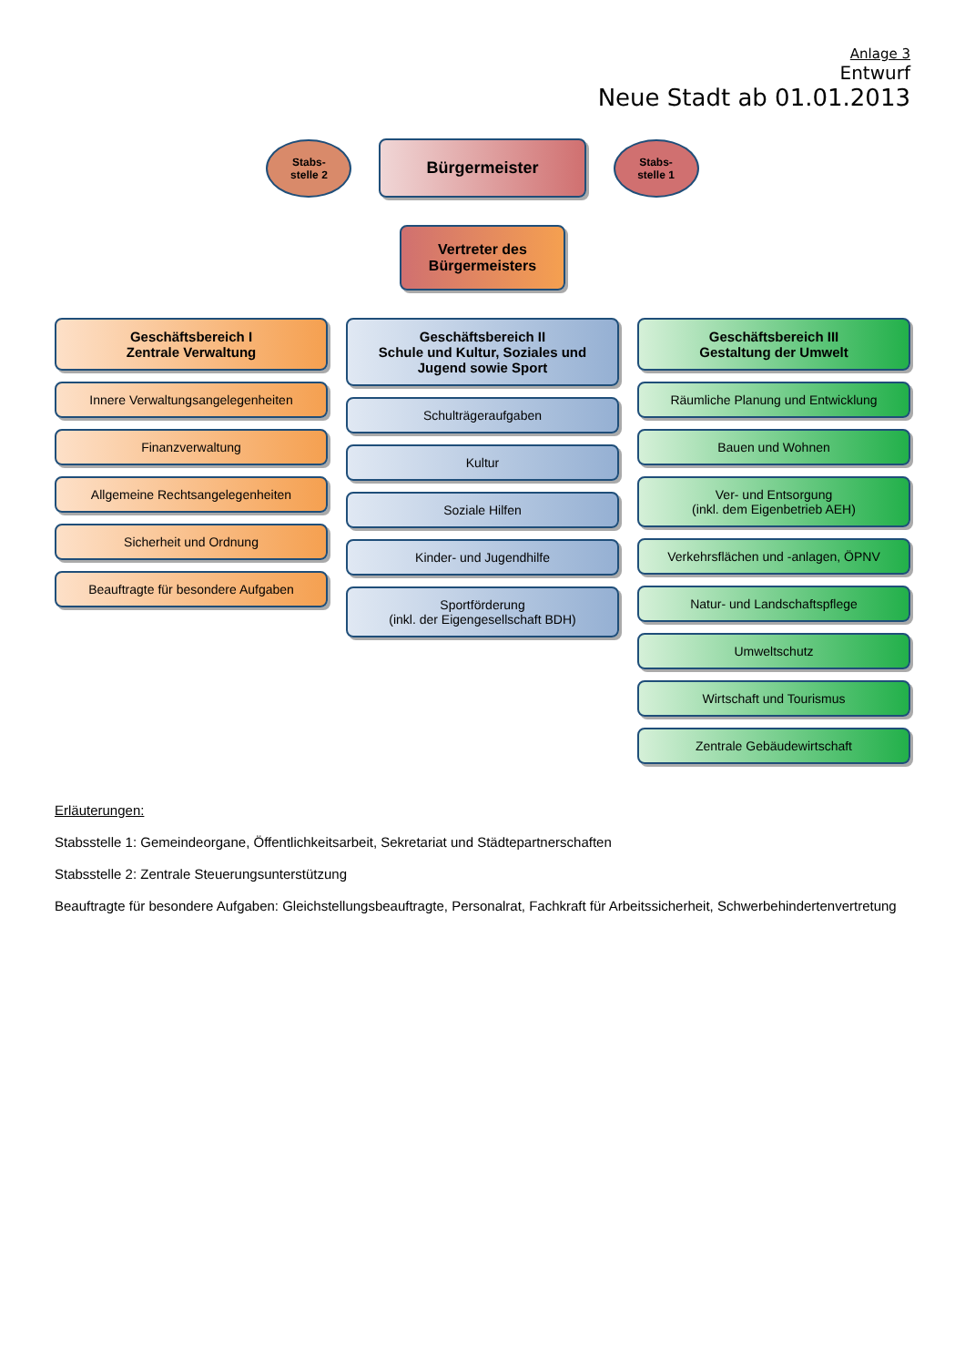Anlage 3
Entwurf
Neue Stadt ab 01.01.2013
Stabs-
stelle 2
Bürgermeister
Stabs-
stelle 1
Vertreter des
Bürgermeisters
Geschäftsbereich I
Zentrale Verwaltung
Innere Verwaltungsangelegenheiten
Finanzverwaltung
Allgemeine Rechtsangelegenheiten
Sicherheit und Ordnung
Beauftragte für besondere Aufgaben
Geschäftsbereich II
Schule und Kultur, Soziales und Jugend sowie Sport
Schulträgeraufgaben
Kultur
Soziale Hilfen
Kinder- und Jugendhilfe
Sportförderung
(inkl. der Eigengesellschaft BDH)
Geschäftsbereich III
Gestaltung der Umwelt
Räumliche Planung und Entwicklung
Bauen und Wohnen
Ver- und Entsorgung
(inkl. dem Eigenbetrieb AEH)
Verkehrsflächen und -anlagen, ÖPNV
Natur- und Landschaftspflege
Umweltschutz
Wirtschaft und Tourismus
Zentrale Gebäudewirtschaft
Erläuterungen:
Stabsstelle 1: Gemeindeorgane, Öffentlichkeitsarbeit, Sekretariat und Städtepartnerschaften
Stabsstelle 2: Zentrale Steuerungsunterstützung
Beauftragte für besondere Aufgaben: Gleichstellungsbeauftragte, Personalrat, Fachkraft für Arbeitssicherheit, Schwerbehindertenvertretung